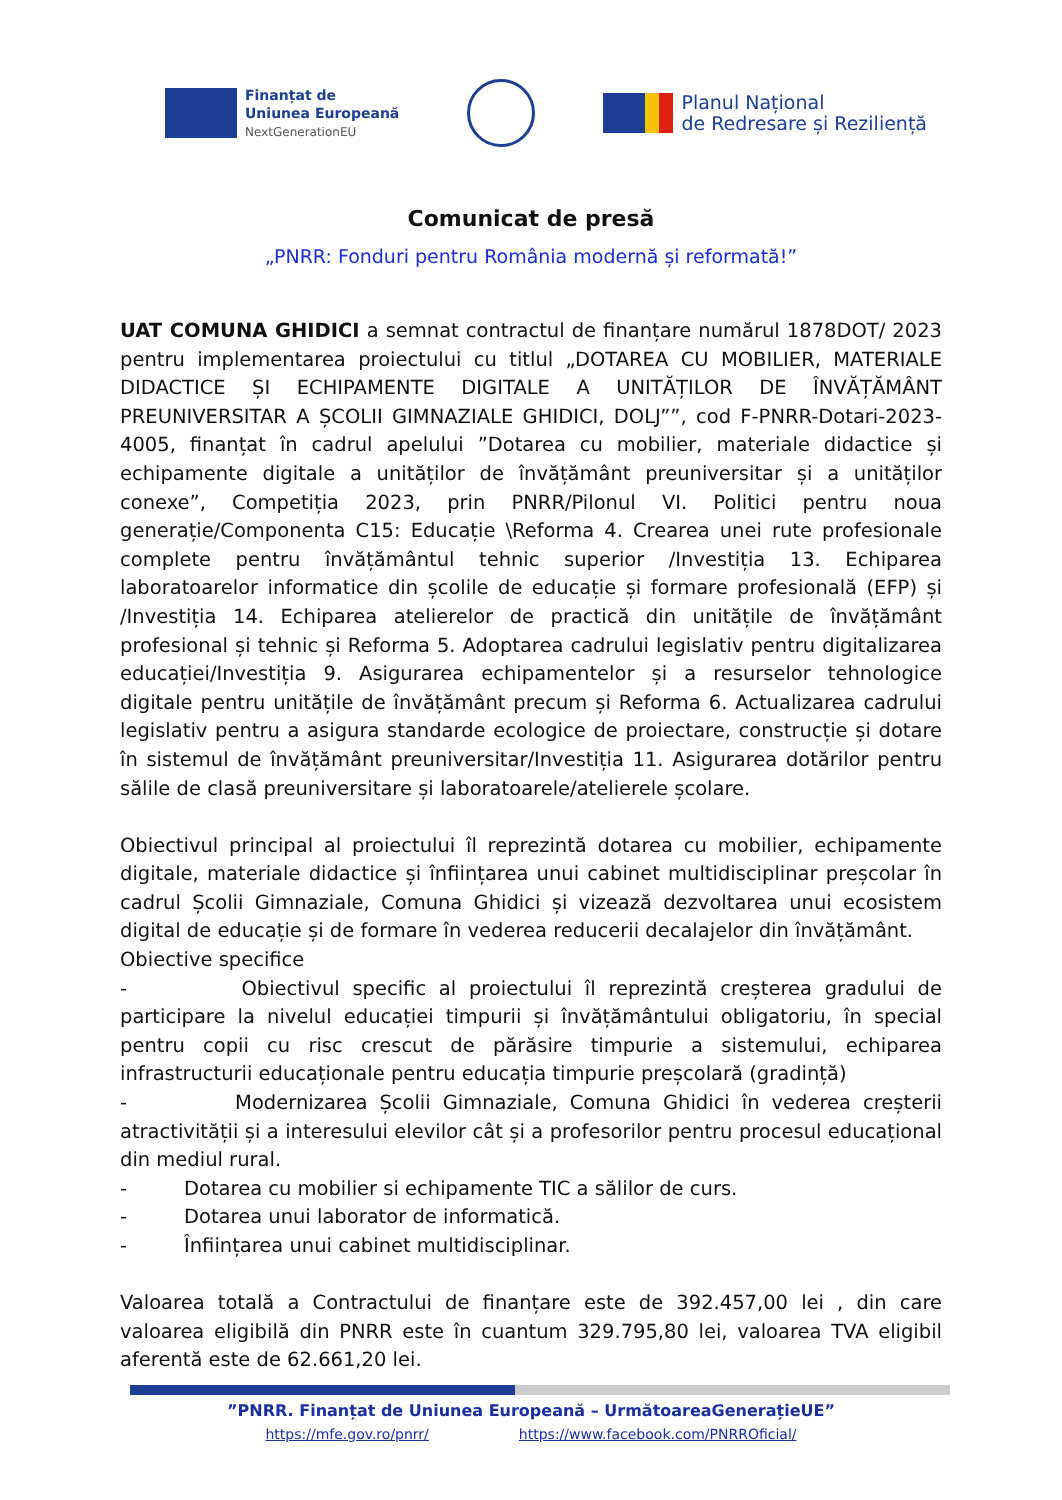Finanțat de
Uniunea Europeană
NextGenerationEU
Planul Național
de Redresare și Reziliență
Comunicat de presă
„PNRR: Fonduri pentru România modernă și reformată!”
UAT COMUNA GHIDICI a semnat contractul de finanțare numărul 1878DOT/ 2023 pentru implementarea proiectului cu titlul „DOTAREA CU MOBILIER, MATERIALE DIDACTICE ȘI ECHIPAMENTE DIGITALE A UNITĂȚILOR DE ÎNVĂȚĂMÂNT PREUNIVERSITAR A ȘCOLII GIMNAZIALE GHIDICI, DOLJ””, cod F-PNRR-Dotari-2023-4005, finanțat în cadrul apelului ”Dotarea cu mobilier, materiale didactice și echipamente digitale a unităților de învățământ preuniversitar și a unităților conexe”, Competiția 2023, prin PNRR/Pilonul VI. Politici pentru noua generație/Componenta C15: Educație \Reforma 4. Crearea unei rute profesionale complete pentru învățământul tehnic superior /Investiția 13. Echiparea laboratoarelor informatice din școlile de educație și formare profesională (EFP) și /Investiția 14. Echiparea atelierelor de practică din unitățile de învățământ profesional și tehnic și Reforma 5. Adoptarea cadrului legislativ pentru digitalizarea educației/Investiția 9. Asigurarea echipamentelor și a resurselor tehnologice digitale pentru unitățile de învățământ precum și Reforma 6. Actualizarea cadrului legislativ pentru a asigura standarde ecologice de proiectare, construcție și dotare în sistemul de învățământ preuniversitar/Investiția 11. Asigurarea dotărilor pentru sălile de clasă preuniversitare și laboratoarele/atelierele școlare.
Obiectivul principal al proiectului îl reprezintă dotarea cu mobilier, echipamente digitale, materiale didactice și înființarea unui cabinet multidisciplinar preșcolar în cadrul Școlii Gimnaziale, Comuna Ghidici și vizează dezvoltarea unui ecosistem digital de educație și de formare în vederea reducerii decalajelor din învățământ.
Obiective specifice
- Obiectivul specific al proiectului îl reprezintă creșterea gradului de participare la nivelul educației timpurii și învățământului obligatoriu, în special pentru copii cu risc crescut de părăsire timpurie a sistemului, echiparea infrastructurii educaționale pentru educația timpurie preșcolară (gradință)
- Modernizarea Școlii Gimnaziale, Comuna Ghidici în vederea creșterii atractivității și a interesului elevilor cât și a profesorilor pentru procesul educațional din mediul rural.
- Dotarea cu mobilier si echipamente TIC a sălilor de curs.
- Dotarea unui laborator de informatică.
- Înființarea unui cabinet multidisciplinar.
Valoarea totală a Contractului de finanțare este de 392.457,00 lei , din care valoarea eligibilă din PNRR este în cuantum 329.795,80 lei, valoarea TVA eligibil aferentă este de 62.661,20 lei.
”PNRR. Finanțat de Uniunea Europeană – UrmătoareaGenerațieUE”
https://mfe.gov.ro/pnrr/ https://www.facebook.com/PNRROficial/